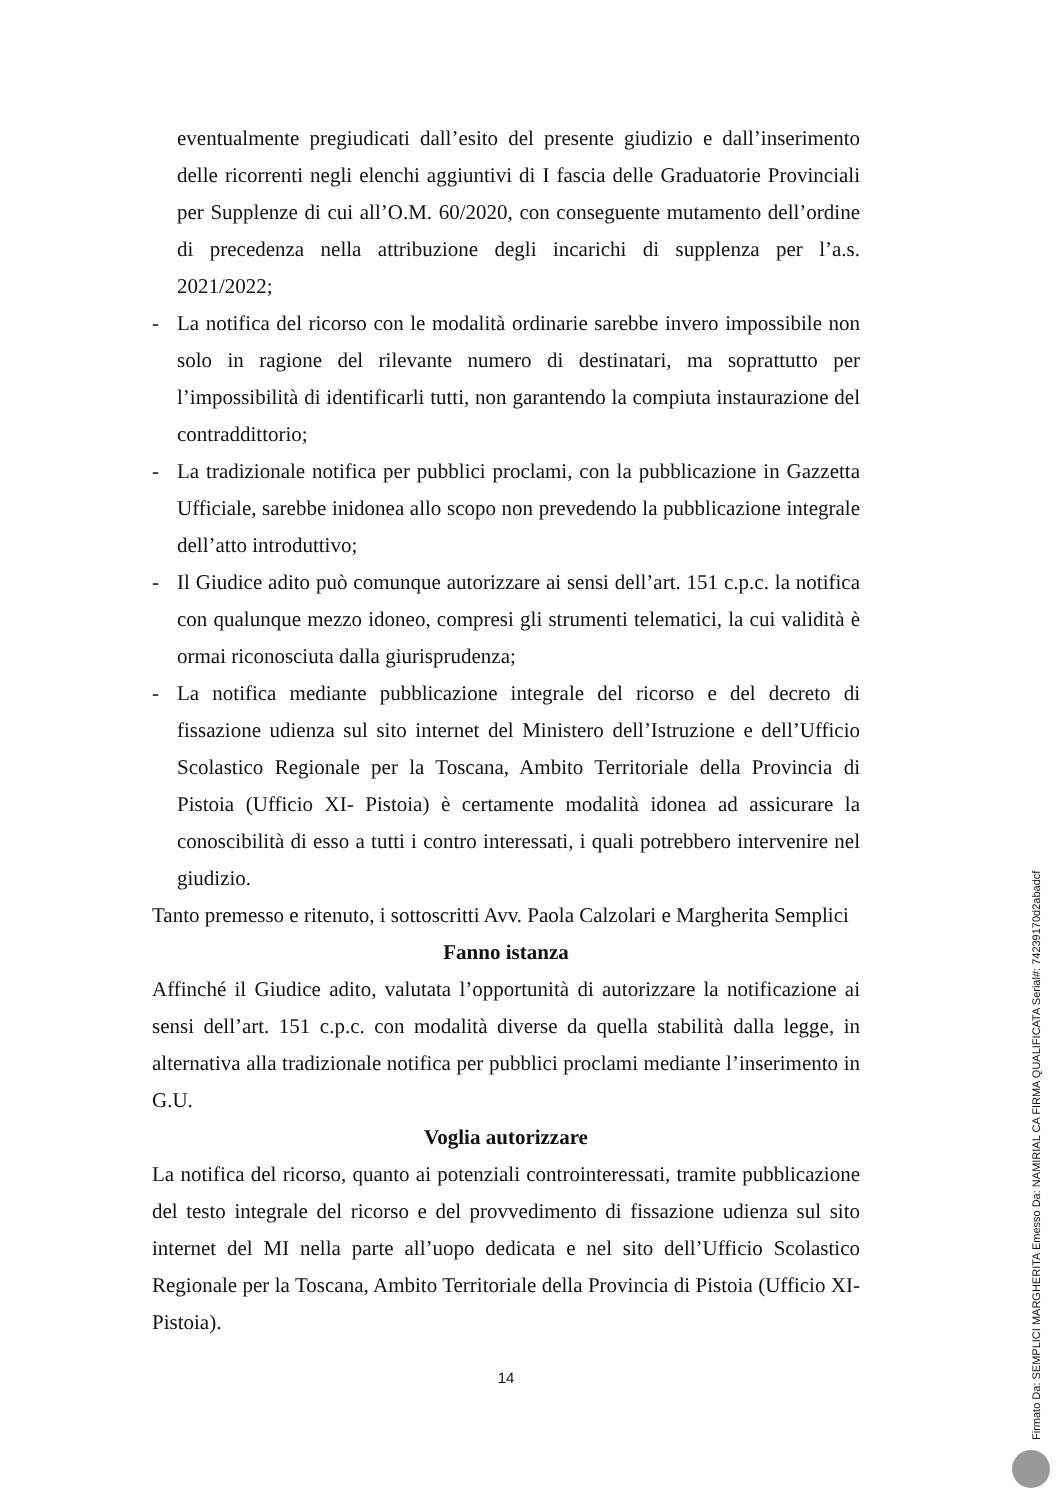eventualmente pregiudicati dall’esito del presente giudizio e dall’inserimento delle ricorrenti negli elenchi aggiuntivi di I fascia delle Graduatorie Provinciali per Supplenze di cui all’O.M. 60/2020, con conseguente mutamento dell’ordine di precedenza nella attribuzione degli incarichi di supplenza per l’a.s. 2021/2022;
- La notifica del ricorso con le modalità ordinarie sarebbe invero impossibile non solo in ragione del rilevante numero di destinatari, ma soprattutto per l’impossibilità di identificarli tutti, non garantendo la compiuta instaurazione del contraddittorio;
- La tradizionale notifica per pubblici proclami, con la pubblicazione in Gazzetta Ufficiale, sarebbe inidonea allo scopo non prevedendo la pubblicazione integrale dell’atto introduttivo;
- Il Giudice adito può comunque autorizzare ai sensi dell’art. 151 c.p.c. la notifica con qualunque mezzo idoneo, compresi gli strumenti telematici, la cui validità è ormai riconosciuta dalla giurisprudenza;
- La notifica mediante pubblicazione integrale del ricorso e del decreto di fissazione udienza sul sito internet del Ministero dell’Istruzione e dell’Ufficio Scolastico Regionale per la Toscana, Ambito Territoriale della Provincia di Pistoia (Ufficio XI- Pistoia) è certamente modalità idonea ad assicurare la conoscibilità di esso a tutti i contro interessati, i quali potrebbero intervenire nel giudizio.
Tanto premesso e ritenuto, i sottoscritti Avv. Paola Calzolari e Margherita Semplici
Fanno istanza
Affinché il Giudice adito, valutata l’opportunità di autorizzare la notificazione ai sensi dell’art. 151 c.p.c. con modalità diverse da quella stabilità dalla legge, in alternativa alla tradizionale notifica per pubblici proclami mediante l’inserimento in G.U.
Voglia autorizzare
La notifica del ricorso, quanto ai potenziali controinteressati, tramite pubblicazione del testo integrale del ricorso e del provvedimento di fissazione udienza sul sito internet del MI nella parte all’uopo dedicata e nel sito dell’Ufficio Scolastico Regionale per la Toscana, Ambito Territoriale della Provincia di Pistoia (Ufficio XI- Pistoia).
14
Firmato Da: SEMPLICI MARGHERITA Emesso Da: NAMIRIAL CA FIRMA QUALIFICATA Serial#: 74239170d2abadcf